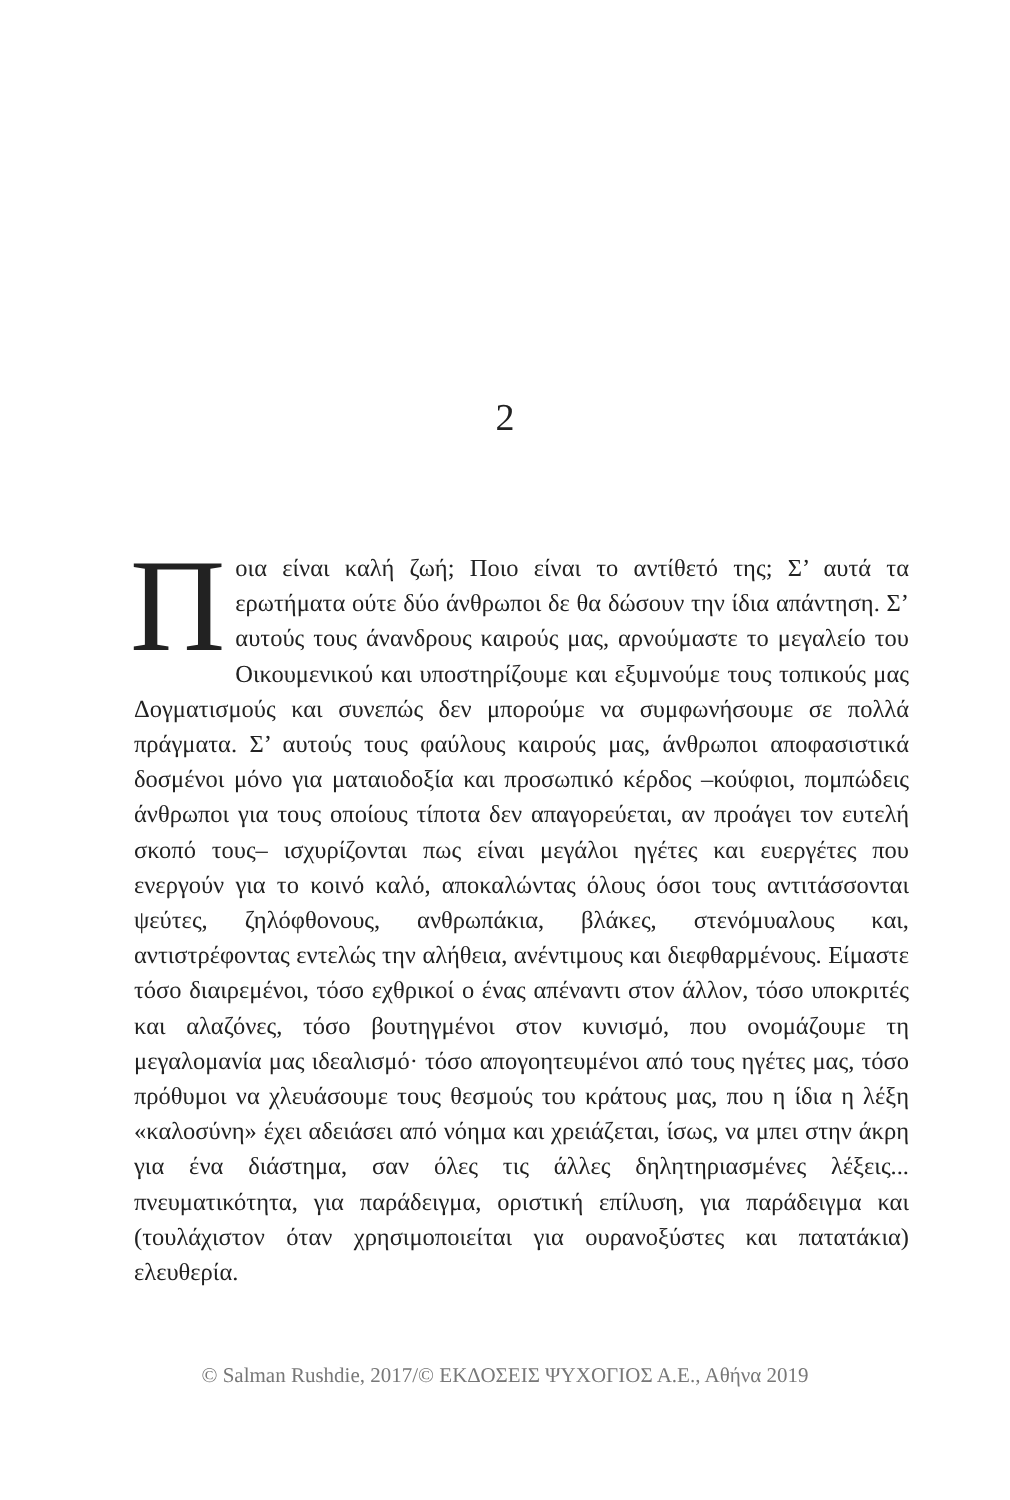2
Ποια είναι καλή ζωή; Ποιο είναι το αντίθετό της; Σ’ αυτά τα ερωτήματα ούτε δύο άνθρωποι δε θα δώσουν την ίδια απάντηση. Σ’ αυτούς τους άνανδρους καιρούς μας, αρνούμαστε το μεγαλείο του Οικουμενικού και υποστηρίζουμε και εξυμνούμε τους τοπικούς μας Δογματισμούς και συνεπώς δεν μπορούμε να συμφωνήσουμε σε πολλά πράγματα. Σ’ αυτούς τους φαύλους καιρούς μας, άνθρωποι αποφασιστικά δοσμένοι μόνο για ματαιοδοξία και προσωπικό κέρδος –κούφιοι, πομπώδεις άνθρωποι για τους οποίους τίποτα δεν απαγορεύεται, αν προάγει τον ευτελή σκοπό τους– ισχυρίζονται πως είναι μεγάλοι ηγέτες και ευεργέτες που ενεργούν για το κοινό καλό, αποκαλώντας όλους όσοι τους αντιτάσσονται ψεύτες, ζηλόφθονους, ανθρωπάκια, βλάκες, στενόμυαλους και, αντιστρέφοντας εντελώς την αλήθεια, ανέντιμους και διεφθαρμένους. Είμαστε τόσο διαιρεμένοι, τόσο εχθρικοί ο ένας απέναντι στον άλλον, τόσο υποκριτές και αλαζόνες, τόσο βουτηγμένοι στον κυνισμό, που ονομάζουμε τη μεγαλομανία μας ιδεαλισμό· τόσο απογοητευμένοι από τους ηγέτες μας, τόσο πρόθυμοι να χλευάσουμε τους θεσμούς του κράτους μας, που η ίδια η λέξη «καλοσύνη» έχει αδειάσει από νόημα και χρειάζεται, ίσως, να μπει στην άκρη για ένα διάστημα, σαν όλες τις άλλες δηλητηριασμένες λέξεις... πνευματικότητα, για παράδειγμα, οριστική επίλυση, για παράδειγμα και (τουλάχιστον όταν χρησιμοποιείται για ουρανοξύστες και πατατάκια) ελευθερία.
© Salman Rushdie, 2017/© ΕΚΔΟΣΕΙΣ ΨΥΧΟΓΙΟΣ Α.Ε., Αθήνα 2019